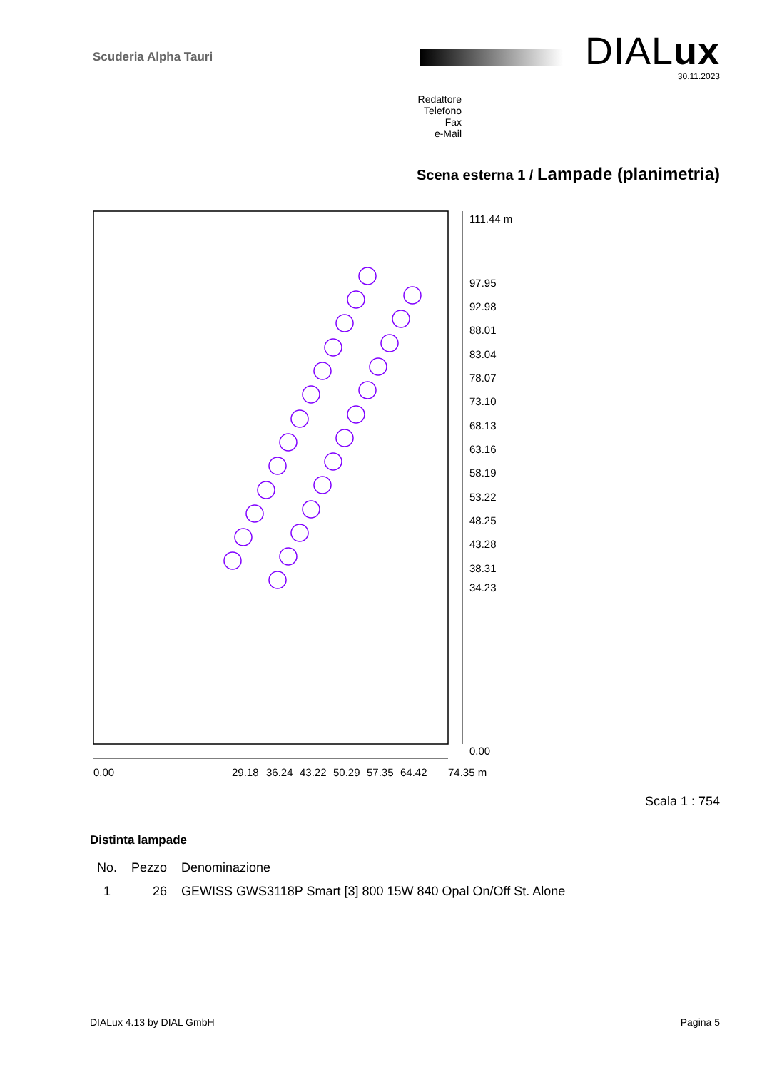Scuderia Alpha Tauri DIALux
30.11.2023
Redattore
Telefono
Fax
e-Mail
Scena esterna 1 / Lampade (planimetria)
111.44 m
97.95
92.98
88.01
83.04
78.07
73.10
68.13
63.16
58.19
53.22
48.25
43.28
38.31
34.23
0.00
0.00
29.18
36.24
43.22
50.29
57.35
64.42
74.35 m
Scala 1 : 754
Distinta lampade
| No. | Pezzo | Denominazione |
| --- | --- | --- |
| 1 | 26 | GEWISS GWS3118P Smart [3] 800 15W 840 Opal On/Off St. Alone |
DIALux 4.13 by DIAL GmbH Pagina 5